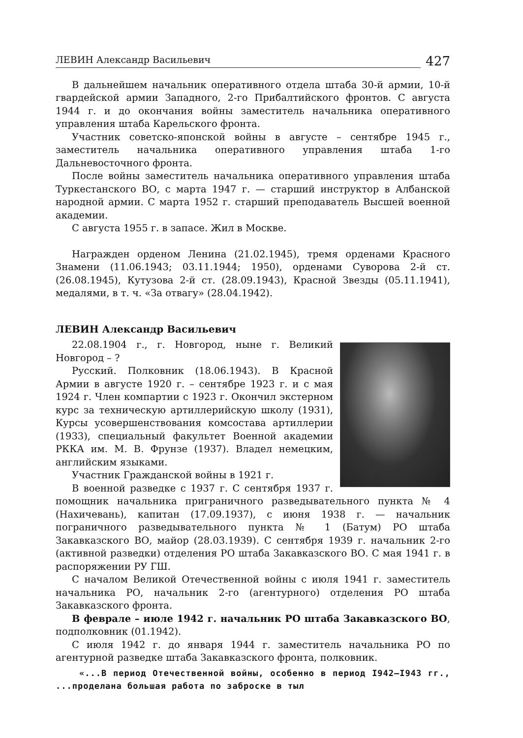ЛЕВИН Александр Васильевич 427
В дальнейшем начальник оперативного отдела штаба 30-й армии, 10-й гвардейской армии Западного, 2-го Прибалтийского фронтов. С августа 1944 г. и до окончания войны заместитель начальника оперативного управления штаба Карельского фронта.
Участник советско-японской войны в августе – сентябре 1945 г., заместитель начальника оперативного управления штаба 1-го Дальневосточного фронта.
После войны заместитель начальника оперативного управления штаба Туркестанского ВО, с марта 1947 г. — старший инструктор в Албанской народной армии. С марта 1952 г. старший преподаватель Высшей военной академии.
С августа 1955 г. в запасе. Жил в Москве.
Награжден орденом Ленина (21.02.1945), тремя орденами Красного Знамени (11.06.1943; 03.11.1944; 1950), орденами Суворова 2-й ст. (26.08.1945), Кутузова 2-й ст. (28.09.1943), Красной Звезды (05.11.1941), медалями, в т. ч. «За отвагу» (28.04.1942).
ЛЕВИН Александр Васильевич
22.08.1904 г., г. Новгород, ныне г. Великий Новгород – ?
Русский. Полковник (18.06.1943). В Красной Армии в августе 1920 г. – сентябре 1923 г. и с мая 1924 г. Член компартии с 1923 г. Окончил экстерном курс за техническую артиллерийскую школу (1931), Курсы усовершенствования комсостава артиллерии (1933), специальный факультет Военной академии РККА им. М. В. Фрунзе (1937). Владел немецким, английским языками.
Участник Гражданской войны в 1921 г.
В военной разведке с 1937 г. С сентября 1937 г. помощник начальника приграничного разведывательного пункта № 4 (Нахичевань), капитан (17.09.1937), с июня 1938 г. — начальник пограничного разведывательного пункта № 1 (Батум) РО штаба Закавказского ВО, майор (28.03.1939). С сентября 1939 г. начальник 2-го (активной разведки) отделения РО штаба Закавказского ВО. С мая 1941 г. в распоряжении РУ ГШ.
С началом Великой Отечественной войны с июля 1941 г. заместитель начальника РО, начальник 2-го (агентурного) отделения РО штаба Закавказского фронта.
В феврале – июле 1942 г. начальник РО штаба Закавказского ВО, подполковник (01.1942).
С июля 1942 г. до января 1944 г. заместитель начальника РО по агентурной разведке штаба Закавказского фронта, полковник.
«...В период Отечественной войны, особенно в период I942–I943 гг., ...проделана большая работа по заброске в тыл